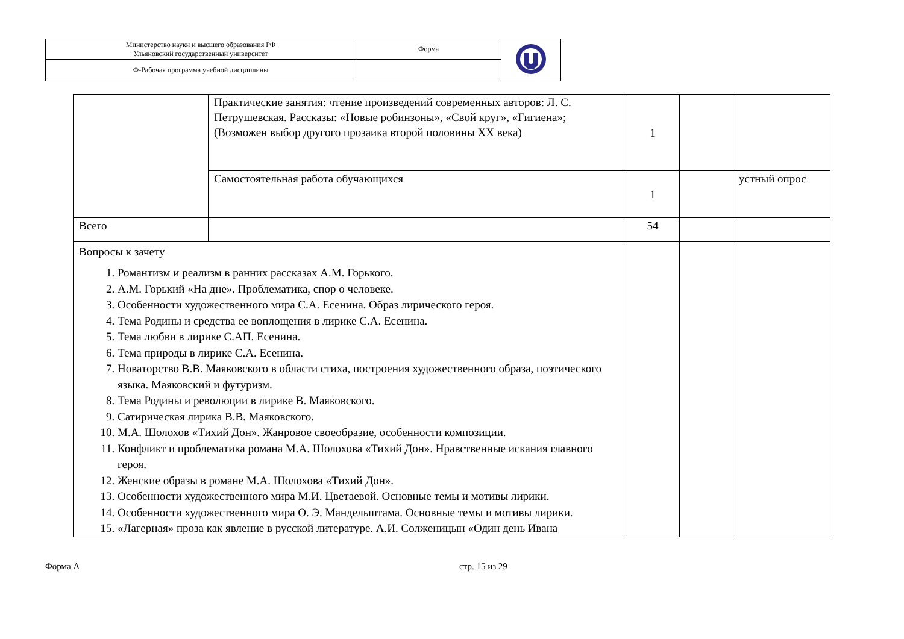| Министерство науки и высшего образования РФ Ульяновский государственный университет | Форма | |
| Ф-Рабочая программа учебной дисциплины | | |
| | Практические занятия: чтение произведений современных авторов: Л. С. Петрушевская. Рассказы: «Новые робинзоны», «Свой круг», «Гигиена»; (Возможен выбор другого прозаика второй половины XX века) | 1 | | |
| | Самостоятельная работа обучающихся | 1 | | устный опрос |
| Всего | | 54 | | |
| Вопросы к зачету 1. Романтизм и реализм в ранних рассказах А.М. Горького. 2. А.М. Горький «На дне». Проблематика, спор о человеке. 3. Особенности художественного мира С.А. Есенина. Образ лирического героя. 4. Тема Родины и средства ее воплощения в лирике С.А. Есенина. 5. Тема любви в лирике С.АП. Есенина. 6. Тема природы в лирике С.А. Есенина. 7. Новаторство В.В. Маяковского в области стиха, построения художественного образа, поэтического языка. Маяковский и футуризм. 8. Тема Родины и революции в лирике В. Маяковского. 9. Сатирическая лирика В.В. Маяковского. 10. М.А. Шолохов «Тихий Дон». Жанровое своеобразие, особенности композиции. 11. Конфликт и проблематика романа М.А. Шолохова «Тихий Дон». Нравственные искания главного героя. 12. Женские образы в романе М.А. Шолохова «Тихий Дон». 13. Особенности художественного мира М.И. Цветаевой. Основные темы и мотивы лирики. 14. Особенности художественного мира О. Э. Мандельштама. Основные темы и мотивы лирики. 15. «Лагерная» проза как явление в русской литературе. А.И. Солженицын «Один день Ивана | | | | |
Форма А стр. 15 из 29